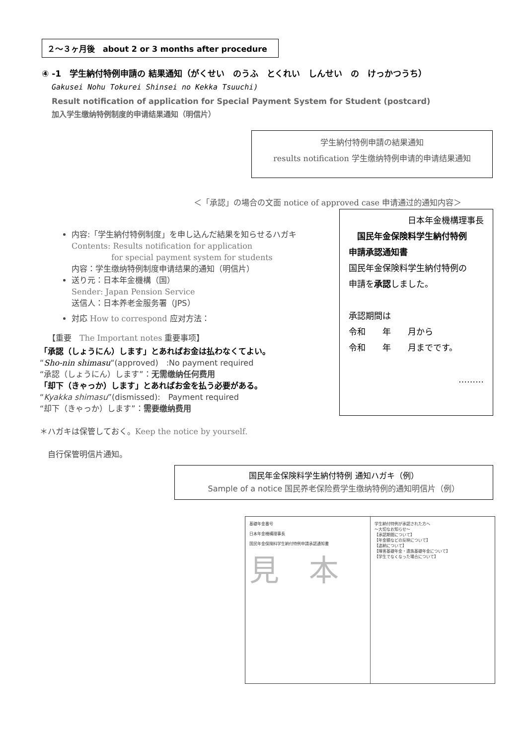２～３ヶ月後　about 2 or 3 months after procedure
④ -1　学生納付特例申請の 結果通知（がくせい　のうふ　とくれい　しんせい　の　けっかつうち）
Gakusei Nohu Tokurei Shinsei no Kekka Tsuuchi)
Result notification of application for Special Payment System for Student (postcard)
加入学生缴纳特例制度的申请结果通知（明信片）
学生納付特例申請の結果通知
results notification 学生缴纳特例申请的申请结果通知
＜「承認」の場合の文面 notice of approved case 申请通过的通知内容＞
日本年金機構理事長
　国民年金保険料学生納付特例
申請承認通知書
国民年金保険料学生納付特例の
申請を承認しました。
承認期間は
令和　　年　　月から
令和　　年　　月までです。
………
内容:「学生納付特例制度」を申し込んだ結果を知らせるハガキ
Contents: Results notification for application
　　　　　for special payment system for students
内容：学生缴纳特例制度申请结果的通知（明信片）
送り元：日本年金機構（国）
Sender: Japan Pension Service
送信人：日本养老金服务署（JPS）
対応 How to correspond 应对方法：
【重要　The Important notes 重要事项】
「承認（しょうにん）します」とあればお金は払わなくてよい。
“Sho-nin shimasu“(approved)　:No payment required
“承認（しょうにん）します”：无需缴纳任何费用
「却下（きゃっか）します」とあればお金を払う必要がある。
“Kyakka shimasu”(dismissed):　Payment required
“却下（きゃっか）します”：需要缴纳费用
＊ハガキは保管しておく。Keep the notice by yourself.
　自行保管明信片通知。
国民年金保険料学生納付特例 通知ハガキ（例）
Sample of a notice 国民养老保险费学生缴纳特例的通知明信片（例）
基礎年金番号
日本年金機構理事長
国民年金保険料学生納付特例申請承認通知書
見　本
学生納付特例が承認された方へ
〜大切なお知らせ〜
【承認期間について】
【年金額などの反映について】
【追納について】
【障害基礎年金・遺族基礎年金について】
【学生でなくなった場合について】